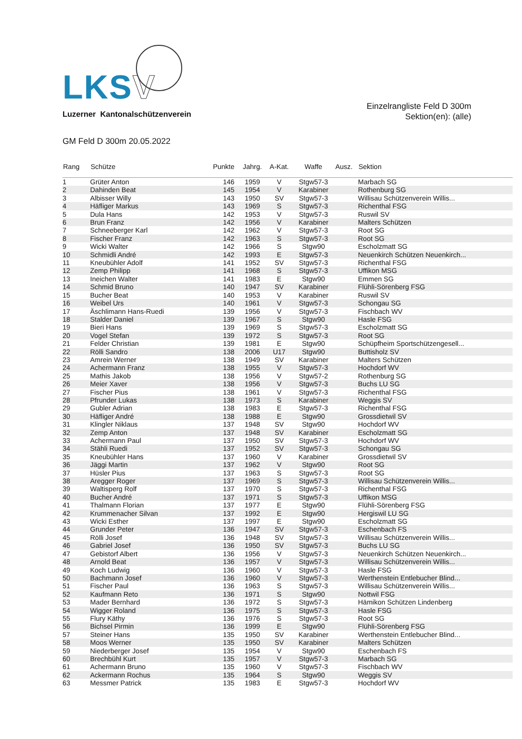LKS V
Luzerner Kantonalschützenverein
Einzelrangliste Feld D 300m
Sektion(en): (alle)
GM Feld D 300m 20.05.2022
| Rang | Schütze | Punkte | Jahrg. | A-Kat. | Waffe | Ausz. | Sektion |
| --- | --- | --- | --- | --- | --- | --- | --- |
| 1 | Grüter Anton | 146 | 1959 | V | Stgw57-3 | | Marbach SG |
| 2 | Dahinden Beat | 145 | 1954 | V | Karabiner | | Rothenburg SG |
| 3 | Albisser Willy | 143 | 1950 | SV | Stgw57-3 | | Willisau Schützenverein Willis... |
| 4 | Häfliger Markus | 143 | 1969 | S | Stgw57-3 | | Richenthal FSG |
| 5 | Dula Hans | 142 | 1953 | V | Stgw57-3 | | Ruswil SV |
| 6 | Brun Franz | 142 | 1956 | V | Karabiner | | Malters Schützen |
| 7 | Schneeberger Karl | 142 | 1962 | V | Stgw57-3 | | Root SG |
| 8 | Fischer Franz | 142 | 1963 | S | Stgw57-3 | | Root SG |
| 9 | Wicki Walter | 142 | 1966 | S | Stgw90 | | Escholzmatt SG |
| 10 | Schmidli André | 142 | 1993 | E | Stgw57-3 | | Neuenkirch Schützen Neuenkirch... |
| 11 | Kneubühler Adolf | 141 | 1952 | SV | Stgw57-3 | | Richenthal FSG |
| 12 | Zemp Philipp | 141 | 1968 | S | Stgw57-3 | | Uffikon MSG |
| 13 | Ineichen Walter | 141 | 1983 | E | Stgw90 | | Emmen SG |
| 14 | Schmid Bruno | 140 | 1947 | SV | Karabiner | | Flühli-Sörenberg FSG |
| 15 | Bucher Beat | 140 | 1953 | V | Karabiner | | Ruswil SV |
| 16 | Weibel Urs | 140 | 1961 | V | Stgw57-3 | | Schongau SG |
| 17 | Äschlimann Hans-Ruedi | 139 | 1956 | V | Stgw57-3 | | Fischbach WV |
| 18 | Stalder Daniel | 139 | 1967 | S | Stgw90 | | Hasle FSG |
| 19 | Bieri Hans | 139 | 1969 | S | Stgw57-3 | | Escholzmatt SG |
| 20 | Vogel Stefan | 139 | 1972 | S | Stgw57-3 | | Root SG |
| 21 | Felder Christian | 139 | 1981 | E | Stgw90 | | Schüpfheim Sportschützengesell... |
| 22 | Rölli Sandro | 138 | 2006 | U17 | Stgw90 | | Buttisholz SV |
| 23 | Amrein Werner | 138 | 1949 | SV | Karabiner | | Malters Schützen |
| 24 | Achermann Franz | 138 | 1955 | V | Stgw57-3 | | Hochdorf WV |
| 25 | Mathis Jakob | 138 | 1956 | V | Stgw57-2 | | Rothenburg SG |
| 26 | Meier Xaver | 138 | 1956 | V | Stgw57-3 | | Buchs LU SG |
| 27 | Fischer Pius | 138 | 1961 | V | Stgw57-3 | | Richenthal FSG |
| 28 | Pfrunder Lukas | 138 | 1973 | S | Karabiner | | Weggis SV |
| 29 | Gubler Adrian | 138 | 1983 | E | Stgw57-3 | | Richenthal FSG |
| 30 | Häfliger André | 138 | 1988 | E | Stgw90 | | Grossdietwil SV |
| 31 | Klingler Niklaus | 137 | 1948 | SV | Stgw90 | | Hochdorf WV |
| 32 | Zemp Anton | 137 | 1948 | SV | Karabiner | | Escholzmatt SG |
| 33 | Achermann Paul | 137 | 1950 | SV | Stgw57-3 | | Hochdorf WV |
| 34 | Stähli Ruedi | 137 | 1952 | SV | Stgw57-3 | | Schongau SG |
| 35 | Kneubühler Hans | 137 | 1960 | V | Karabiner | | Grossdietwil SV |
| 36 | Jäggi Martin | 137 | 1962 | V | Stgw90 | | Root SG |
| 37 | Hüsler Pius | 137 | 1963 | S | Stgw57-3 | | Root SG |
| 38 | Aregger Roger | 137 | 1969 | S | Stgw57-3 | | Willisau Schützenverein Willis... |
| 39 | Waltisperg Rolf | 137 | 1970 | S | Stgw57-3 | | Richenthal FSG |
| 40 | Bucher André | 137 | 1971 | S | Stgw57-3 | | Uffikon MSG |
| 41 | Thalmann Florian | 137 | 1977 | E | Stgw90 | | Flühli-Sörenberg FSG |
| 42 | Krummenacher Silvan | 137 | 1992 | E | Stgw90 | | Hergiswil LU SG |
| 43 | Wicki Esther | 137 | 1997 | E | Stgw90 | | Escholzmatt SG |
| 44 | Grunder Peter | 136 | 1947 | SV | Stgw57-3 | | Eschenbach FS |
| 45 | Rölli Josef | 136 | 1948 | SV | Stgw57-3 | | Willisau Schützenverein Willis... |
| 46 | Gabriel Josef | 136 | 1950 | SV | Stgw57-3 | | Buchs LU SG |
| 47 | Gebistorf Albert | 136 | 1956 | V | Stgw57-3 | | Neuenkirch Schützen Neuenkirch... |
| 48 | Arnold Beat | 136 | 1957 | V | Stgw57-3 | | Willisau Schützenverein Willis... |
| 49 | Koch Ludwig | 136 | 1960 | V | Stgw57-3 | | Hasle FSG |
| 50 | Bachmann Josef | 136 | 1960 | V | Stgw57-3 | | Werthenstein Entlebucher Blind... |
| 51 | Fischer Paul | 136 | 1963 | S | Stgw57-3 | | Willisau Schützenverein Willis... |
| 52 | Kaufmann Reto | 136 | 1971 | S | Stgw90 | | Nottwil FSG |
| 53 | Mader Bernhard | 136 | 1972 | S | Stgw57-3 | | Hämikon Schützen Lindenberg |
| 54 | Wigger Roland | 136 | 1975 | S | Stgw57-3 | | Hasle FSG |
| 55 | Flury Käthy | 136 | 1976 | S | Stgw57-3 | | Root SG |
| 56 | Bichsel Pirmin | 136 | 1999 | E | Stgw90 | | Flühli-Sörenberg FSG |
| 57 | Steiner Hans | 135 | 1950 | SV | Karabiner | | Werthenstein Entlebucher Blind... |
| 58 | Moos Werner | 135 | 1950 | SV | Karabiner | | Malters Schützen |
| 59 | Niederberger Josef | 135 | 1954 | V | Stgw90 | | Eschenbach FS |
| 60 | Brechbühl Kurt | 135 | 1957 | V | Stgw57-3 | | Marbach SG |
| 61 | Achermann Bruno | 135 | 1960 | V | Stgw57-3 | | Fischbach WV |
| 62 | Ackermann Rochus | 135 | 1964 | S | Stgw90 | | Weggis SV |
| 63 | Messmer Patrick | 135 | 1983 | E | Stgw57-3 | | Hochdorf WV |